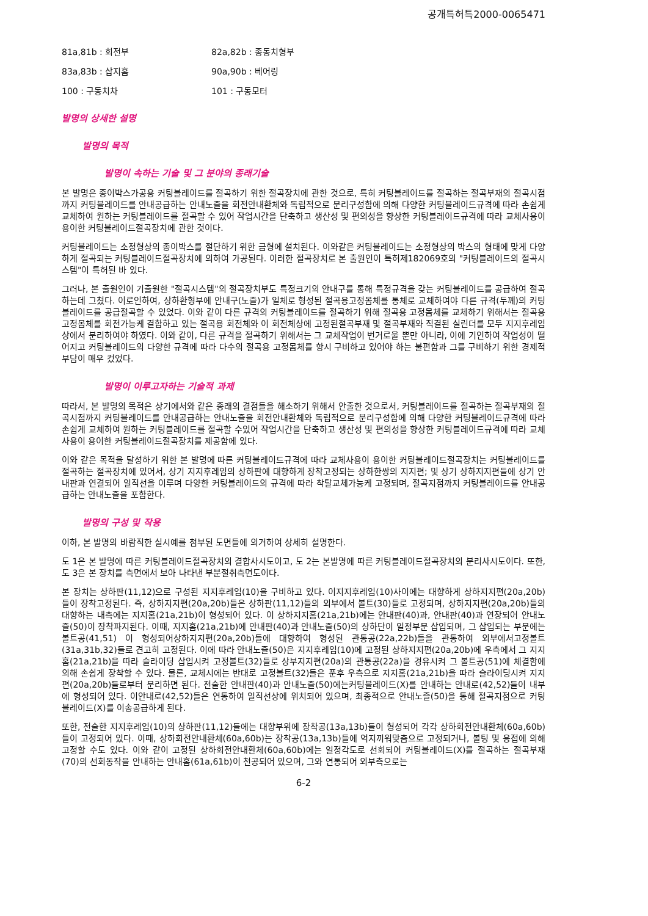공개특허특2000-0065471
81a,81b : 회전부 82a,82b : 종동치형부
83a,83b : 삽지홈 90a,90b : 베어링
100 : 구동치차 101 : 구동모터
발명의 상세한 설명
발명의 목적
발명이 속하는 기술 및 그 분야의 종래기술
본 발명은 종이박스가공용 커팅블레이드를 절곡하기 위한 절곡장치에 관한 것으로, 특히 커팅블레이드를 절곡하는 절곡부재의 절곡시점까지 커팅블레이드를 안내공급하는 안내노즐을 회전안내환체와 독립적으로 분리구성함에 의해 다양한 커팅블레이드규격에 따라 손쉽게 교체하여 원하는 커팅블레이드를 절곡할 수 있어 작업시간을 단축하고 생산성 및 편의성을 향상한 커팅블레이드규격에 따라 교체사용이 용이한 커팅블레이드절곡장치에 관한 것이다.
커팅블레이드는 소정형상의 종이박스를 절단하기 위한 금형에 설치된다. 이와같은 커팅블레이드는 소정형상의 박스의 형태에 맞게 다양하게 절곡되는 커팅블레이드절곡장치에 의하여 가공된다. 이러한 절곡장치로 본 출원인이 특허제182069호의 "커팅블레이드의 절곡시스템"이 특허된 바 있다.
그러나, 본 출원인이 기출원한 "절곡시스템"의 절곡장치부도 특정크기의 안내구를 통해 특정규격을 갖는 커팅블레이드를 공급하여 절곡하는데 그쳤다. 이로인하여, 상하환형부에 안내구(노즐)가 일체로 형성된 절곡용고정몸체를 통체로 교체하여야 다른 규격(두께)의 커팅블레이드를 공급절곡할 수 있었다. 이와 같이 다른 규격의 커팅블레이드를 절곡하기 위해 절곡용 고정몸체를 교체하기 위해서는 절곡용 고정몸체를 회전가능케 결합하고 있는 절곡용 회전체와 이 회전체상에 고정된절곡부재 및 절곡부재와 직결된 실린더를 모두 지지후레임상에서 분리하여야 하였다. 이와 같이, 다른 규격을 절곡하기 위해서는 그 교체작업이 번거로울 뿐만 아니라, 이에 기인하여 작업성이 떨어지고 커팅블레이드의 다양한 규격에 따라 다수의 절곡용 고정몸체를 항시 구비하고 있어야 하는 불편함과 그를 구비하기 위한 경제적 부담이 매우 컸었다.
발명이 이루고자하는 기술적 과제
따라서, 본 발명의 목적은 상기에서와 같은 종래의 결점들을 해소하기 위해서 안출한 것으로서, 커팅블레이드를 절곡하는 절곡부재의 절곡시점까지 커팅블레이드를 안내공급하는 안내노즐을 회전안내환체와 독립적으로 분리구성함에 의해 다양한 커팅블레이드규격에 따라 손쉽게 교체하여 원하는 커팅블레이드를 절곡할 수있어 작업시간을 단축하고 생산성 및 편의성을 향상한 커팅블레이드규격에 따라 교체사용이 용이한 커팅블레이드절곡장치를 제공함에 있다.
이와 같은 목적을 달성하기 위한 본 발명에 따른 커팅블레이드규격에 따라 교체사용이 용이한 커팅블레이드절곡장치는 커팅블레이드를 절곡하는 절곡장치에 있어서, 상기 지지후레임의 상하판에 대향하게 장착고정되는 상하한쌍의 지지편; 및 상기 상하지지편들에 상기 안내판과 연결되어 일직선을 이루며 다양한 커팅블레이드의 규격에 따라 착탈교체가능케 고정되며, 절곡지점까지 커팅블레이드를 안내공급하는 안내노즐을 포함한다.
발명의 구성 및 작용
이하, 본 발명의 바람직한 실시예를 첨부된 도면들에 의거하여 상세히 설명한다.
도 1은 본 발명에 따른 커팅블레이드절곡장치의 결합사시도이고, 도 2는 본발명에 따른 커팅블레이드절곡장치의 분리사시도이다. 또한, 도 3은 본 장치를 측면에서 보아 나타낸 부분절취측면도이다.
본 장치는 상하판(11,12)으로 구성된 지지후레임(10)을 구비하고 있다. 이지지후레임(10)사이에는 대향하게 상하지지편(20a,20b)들이 장착고정된다. 즉, 상하지지편(20a,20b)들은 상하판(11,12)들의 외부에서 볼트(30)들로 고정되며, 상하지지편(20a,20b)들의 대향하는 내측에는 지지홈(21a,21b)이 형성되어 있다. 이 상하지지홈(21a,21b)에는 안내판(40)과, 안내판(40)과 연장되어 안내노즐(50)이 장착파지된다. 이때, 지지홈(21a,21b)에 안내판(40)과 안내노즐(50)의 상하단이 일정부분 삽입되며, 그 삽입되는 부분에는 볼트공(41,51) 이 형성되어상하지지편(20a,20b)들에 대향하여 형성된 관통공(22a,22b)들을 관통하여 외부에서고정볼트(31a,31b,32)들로 견고히 고정된다. 이에 따라 안내노즐(50)은 지지후레임(10)에 고정된 상하지지편(20a,20b)에 우측에서 그 지지홈(21a,21b)을 따라 슬라이딩 삽입시켜 고정볼트(32)들로 상부지지편(20a)의 관통공(22a)을 경유시켜 그 볼트공(51)에 체결함에 의해 손쉽게 장착할 수 있다. 물론, 교체시에는 반대로 고정볼트(32)들은 푼후 우측으로 지지홈(21a,21b)을 따라 슬라이딩시켜 지지편(20a,20b)들로부터 분리하면 된다. 전술한 안내판(40)과 안내노즐(50)에는커팅블레이드(X)를 안내하는 안내로(42,52)들이 내부에 형성되어 있다. 이안내로(42,52)들은 연통하여 일직선상에 위치되어 있으며, 최종적으로 안내노즐(50)을 통해 절곡지점으로 커팅블레이드(X)를 이송공급하게 된다.
또한, 전술한 지지후레임(10)의 상하판(11,12)들에는 대향부위에 장착공(13a,13b)들이 형성되어 각각 상하회전안내환체(60a,60b)들이 고정되어 있다. 이때, 상하회전안내환체(60a,60b)는 장착공(13a,13b)들에 억지끼워맞춤으로 고정되거나, 볼팅 및 용접에 의해 고정할 수도 있다. 이와 같이 고정된 상하회전안내환체(60a,60b)에는 일정각도로 선회되어 커팅블레이드(X)를 절곡하는 절곡부재(70)의 선회동작을 안내하는 안내홈(61a,61b)이 천공되어 있으며, 그와 연통되어 외부측으로는
6-2